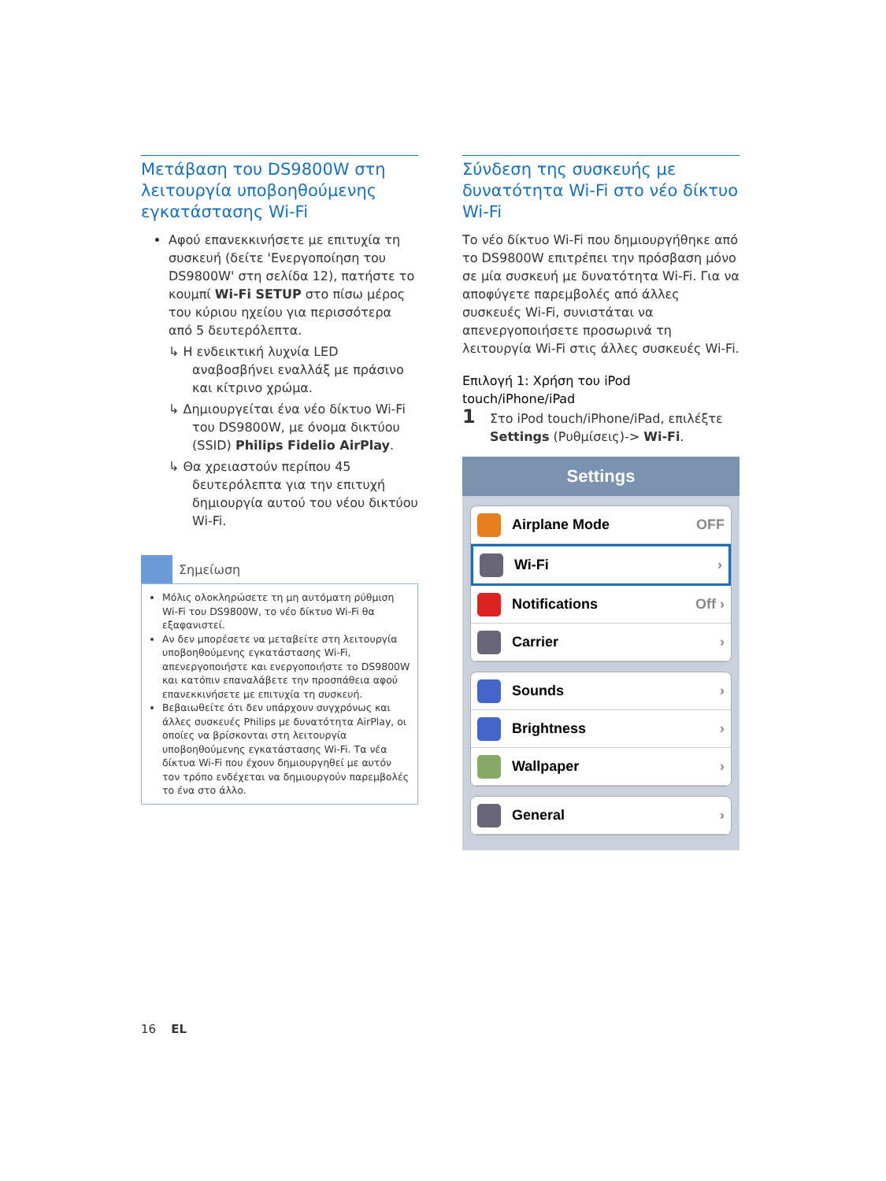Μετάβαση του DS9800W στη λειτουργία υποβοηθούμενης εγκατάστασης Wi-Fi
Αφού επανεκκινήσετε με επιτυχία τη συσκευή (δείτε 'Ενεργοποίηση του DS9800W' στη σελίδα 12), πατήστε το κουμπί Wi-Fi SETUP στο πίσω μέρος του κύριου ηχείου για περισσότερα από 5 δευτερόλεπτα.
↳ Η ενδεικτική λυχνία LED αναβοσβήνει εναλλάξ με πράσινο και κίτρινο χρώμα.
↳ Δημιουργείται ένα νέο δίκτυο Wi-Fi του DS9800W, με όνομα δικτύου (SSID) Philips Fidelio AirPlay.
↳ Θα χρειαστούν περίπου 45 δευτερόλεπτα για την επιτυχή δημιουργία αυτού του νέου δικτύου Wi-Fi.
Σημείωση
Μόλις ολοκληρώσετε τη μη αυτόματη ρύθμιση Wi-Fi του DS9800W, το νέο δίκτυο Wi-Fi θα εξαφανιστεί.
Αν δεν μπορέσετε να μεταβείτε στη λειτουργία υποβοηθούμενης εγκατάστασης Wi-Fi, απενεργοποιήστε και ενεργοποιήστε το DS9800W και κατόπιν επαναλάβετε την προσπάθεια αφού επανεκκινήσετε με επιτυχία τη συσκευή.
Βεβαιωθείτε ότι δεν υπάρχουν συγχρόνως και άλλες συσκευές Philips με δυνατότητα AirPlay, οι οποίες να βρίσκονται στη λειτουργία υποβοηθούμενης εγκατάστασης Wi-Fi. Τα νέα δίκτυα Wi-Fi που έχουν δημιουργηθεί με αυτόν τον τρόπο ενδέχεται να δημιουργούν παρεμβολές το ένα στο άλλο.
Σύνδεση της συσκευής με δυνατότητα Wi-Fi στο νέο δίκτυο Wi-Fi
Το νέο δίκτυο Wi-Fi που δημιουργήθηκε από το DS9800W επιτρέπει την πρόσβαση μόνο σε μία συσκευή με δυνατότητα Wi-Fi. Για να αποφύγετε παρεμβολές από άλλες συσκευές Wi-Fi, συνιστάται να απενεργοποιήσετε προσωρινά τη λειτουργία Wi-Fi στις άλλες συσκευές Wi-Fi.
Επιλογή 1: Χρήση του iPod touch/iPhone/iPad
1 Στο iPod touch/iPhone/iPad, επιλέξτε Settings (Ρυθμίσεις)-> Wi-Fi.
Settings
Airplane Mode OFF
Wi-Fi ›
Notifications Off ›
Carrier ›
Sounds ›
Brightness ›
Wallpaper ›
General ›
16 EL